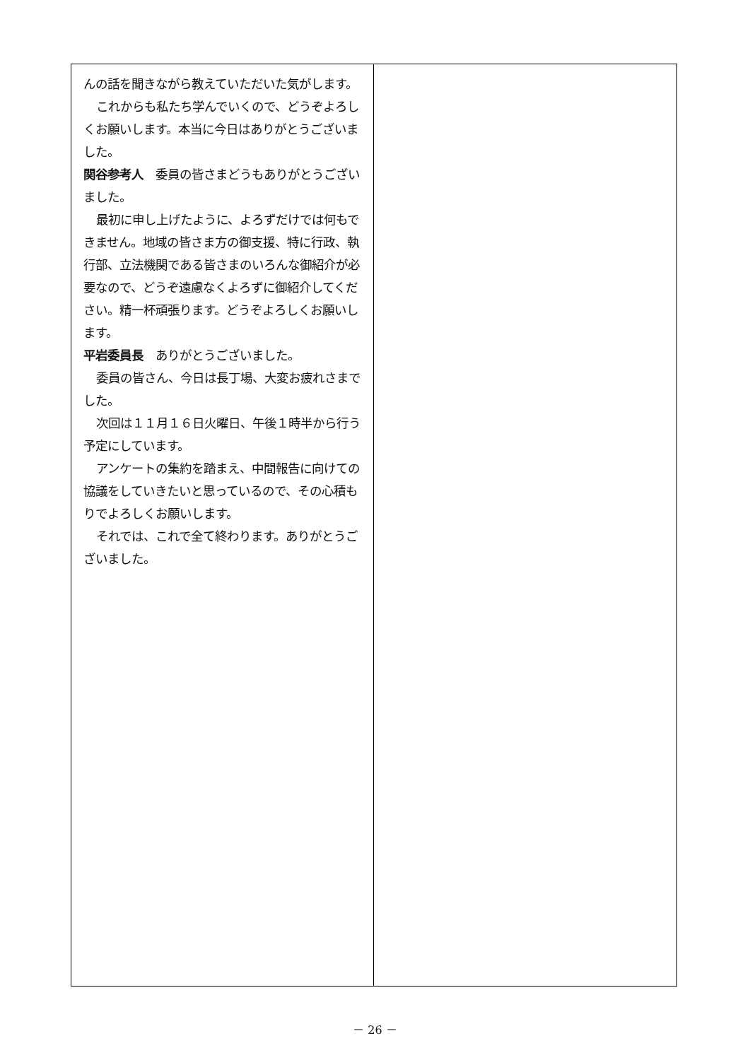んの話を聞きながら教えていただいた気がします。
これからも私たち学んでいくので、どうぞよろしくお願いします。本当に今日はありがとうございました。
関谷参考人　委員の皆さまどうもありがとうございました。
最初に申し上げたように、よろずだけでは何もできません。地域の皆さま方の御支援、特に行政、執行部、立法機関である皆さまのいろんな御紹介が必要なので、どうぞ遠慮なくよろずに御紹介してください。精一杯頑張ります。どうぞよろしくお願いします。
平岩委員長　ありがとうございました。
委員の皆さん、今日は長丁場、大変お疲れさまでした。
次回は１１月１６日火曜日、午後１時半から行う予定にしています。
アンケートの集約を踏まえ、中間報告に向けての協議をしていきたいと思っているので、その心積もりでよろしくお願いします。
それでは、これで全て終わります。ありがとうございました。
－ 26 －